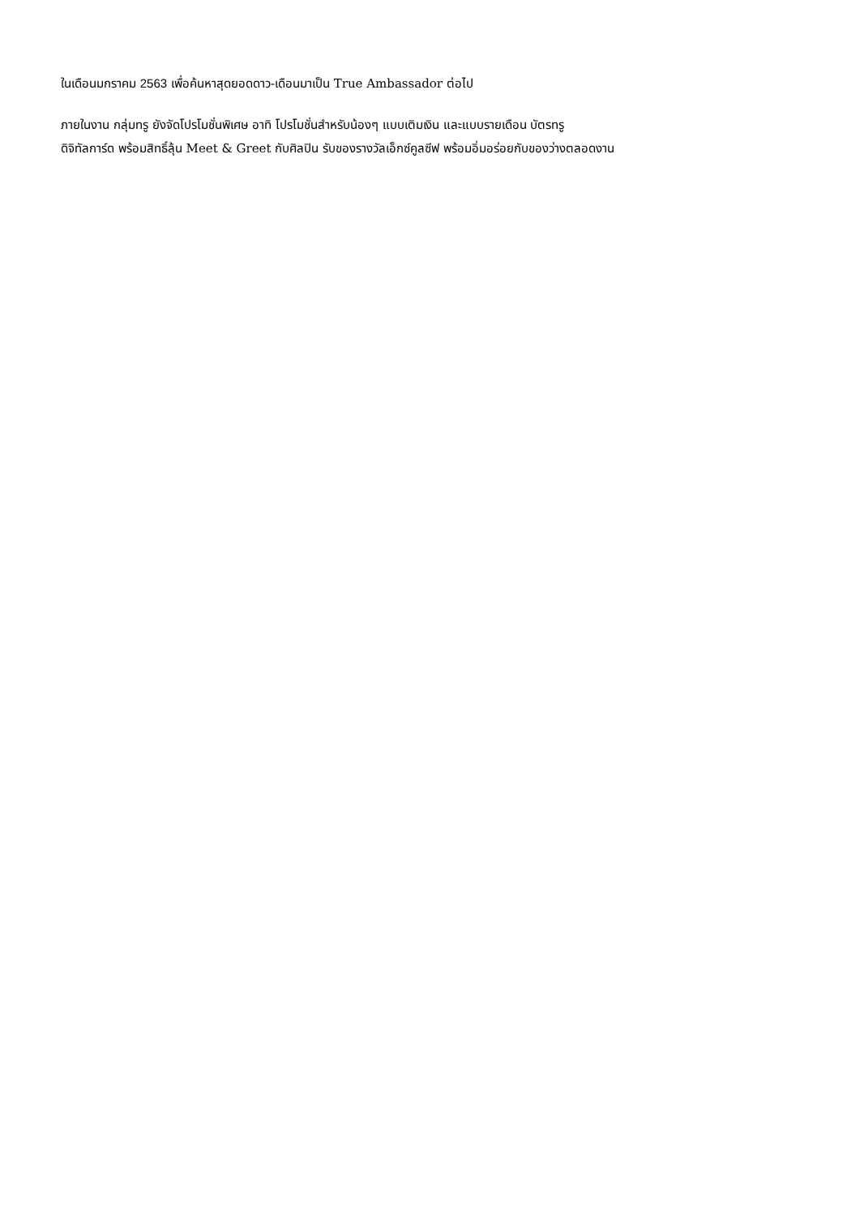ในเดือนมกราคม 2563 เพื่อค้นหาสุดยอดดาว-เดือนมาเป็น True Ambassador ต่อไป
ภายในงาน กลุ่มทรู ยังจัดโปรโมชั่นพิเศษ อาทิ โปรโมชั่นสำหรับน้องๆ แบบเติมเงิน และแบบรายเดือน บัตรทรู
ดิจิทัลการ์ด พร้อมสิทธิ์ลุ้น Meet & Greet กับศิลปิน รับของรางวัลเอ็กซ์คูลซีฟ พร้อมอิ่มอร่อยกับของว่างตลอดงาน